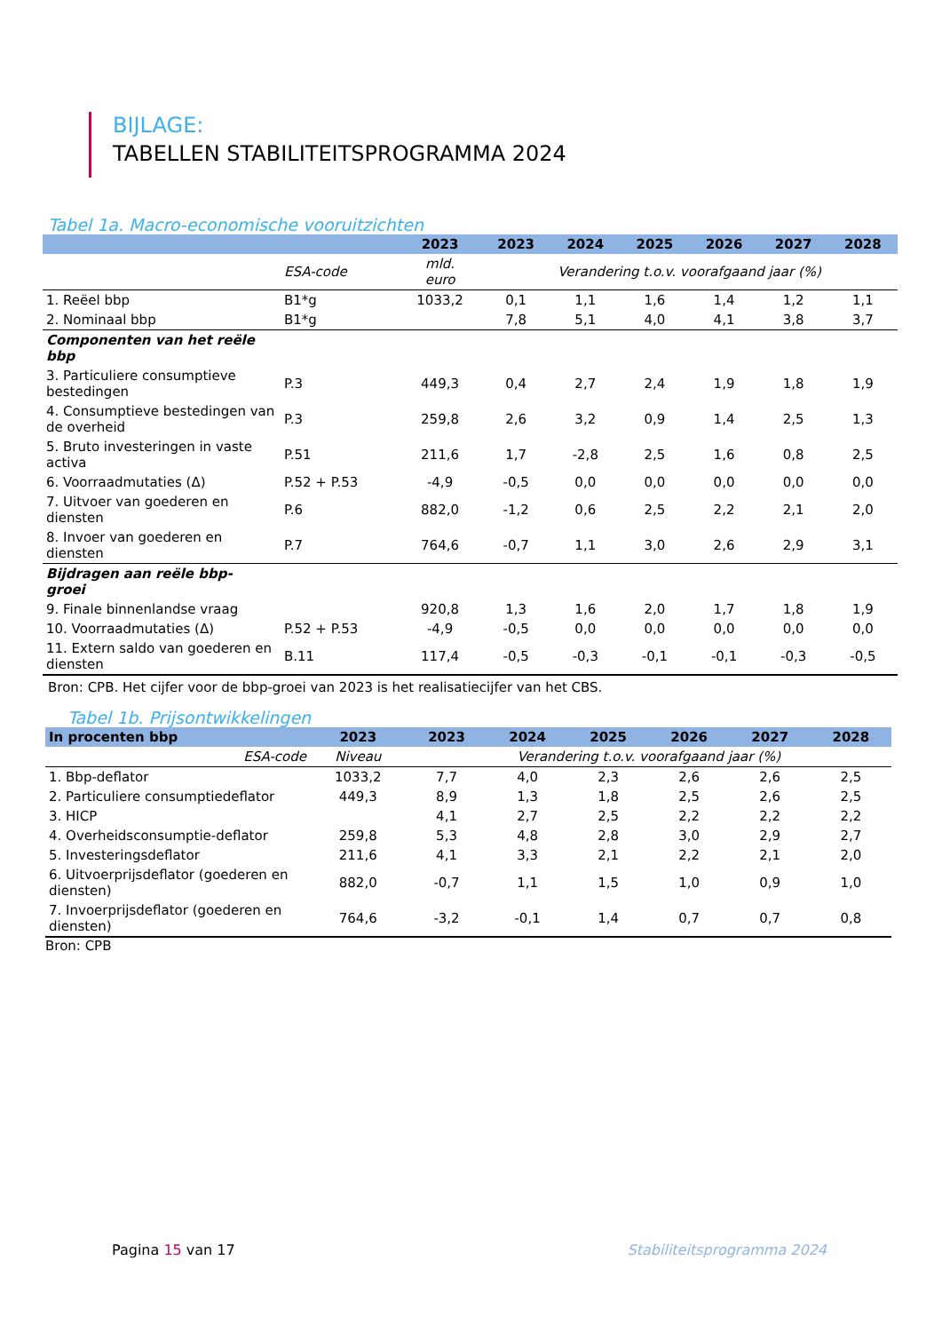BIJLAGE:
TABELLEN STABILITEITSPROGRAMMA 2024
Tabel 1a. Macro-economische vooruitzichten
| | | 2023 | 2023 | 2024 | 2025 | 2026 | 2027 | 2028 |
| --- | --- | --- | --- | --- | --- | --- | --- | --- |
| | ESA-code | mld. euro | Verandering t.o.v. voorafgaand jaar (%) | | | | | |
| 1. Reëel bbp | B1*g | 1033,2 | 0,1 | 1,1 | 1,6 | 1,4 | 1,2 | 1,1 |
| 2. Nominaal bbp | B1*g | | 7,8 | 5,1 | 4,0 | 4,1 | 3,8 | 3,7 |
| Componenten van het reële bbp | | | | | | | | |
| 3. Particuliere consumptieve bestedingen | P.3 | 449,3 | 0,4 | 2,7 | 2,4 | 1,9 | 1,8 | 1,9 |
| 4. Consumptieve bestedingen van de overheid | P.3 | 259,8 | 2,6 | 3,2 | 0,9 | 1,4 | 2,5 | 1,3 |
| 5. Bruto investeringen in vaste activa | P.51 | 211,6 | 1,7 | -2,8 | 2,5 | 1,6 | 0,8 | 2,5 |
| 6. Voorraadmutaties (Δ) | P.52 + P.53 | -4,9 | -0,5 | 0,0 | 0,0 | 0,0 | 0,0 | 0,0 |
| 7. Uitvoer van goederen en diensten | P.6 | 882,0 | -1,2 | 0,6 | 2,5 | 2,2 | 2,1 | 2,0 |
| 8. Invoer van goederen en diensten | P.7 | 764,6 | -0,7 | 1,1 | 3,0 | 2,6 | 2,9 | 3,1 |
| Bijdragen aan reële bbp- groei | | | | | | | | |
| 9. Finale binnenlandse vraag | | 920,8 | 1,3 | 1,6 | 2,0 | 1,7 | 1,8 | 1,9 |
| 10. Voorraadmutaties (Δ) | P.52 + P.53 | -4,9 | -0,5 | 0,0 | 0,0 | 0,0 | 0,0 | 0,0 |
| 11. Extern saldo van goederen en diensten | B.11 | 117,4 | -0,5 | -0,3 | -0,1 | -0,1 | -0,3 | -0,5 |
Bron: CPB. Het cijfer voor de bbp-groei van 2023 is het realisatiecijfer van het CBS.
Tabel 1b. Prijsontwikkelingen
| In procenten bbp | 2023 | 2023 | 2024 | 2025 | 2026 | 2027 | 2028 |
| --- | --- | --- | --- | --- | --- | --- | --- |
| ESA-code | Niveau | Verandering t.o.v. voorafgaand jaar (%) | | | | | |
| 1. Bbp-deflator | 1033,2 | 7,7 | 4,0 | 2,3 | 2,6 | 2,6 | 2,5 |
| 2. Particuliere consumptiedeflator | 449,3 | 8,9 | 1,3 | 1,8 | 2,5 | 2,6 | 2,5 |
| 3. HICP | | 4,1 | 2,7 | 2,5 | 2,2 | 2,2 | 2,2 |
| 4. Overheidsconsumptie-deflator | 259,8 | 5,3 | 4,8 | 2,8 | 3,0 | 2,9 | 2,7 |
| 5. Investeringsdeflator | 211,6 | 4,1 | 3,3 | 2,1 | 2,2 | 2,1 | 2,0 |
| 6. Uitvoerprijsdeflator (goederen en diensten) | 882,0 | -0,7 | 1,1 | 1,5 | 1,0 | 0,9 | 1,0 |
| 7. Invoerprijsdeflator (goederen en diensten) | 764,6 | -3,2 | -0,1 | 1,4 | 0,7 | 0,7 | 0,8 |
Bron: CPB
Pagina 15 van 17 Stabiliteitsprogramma 2024